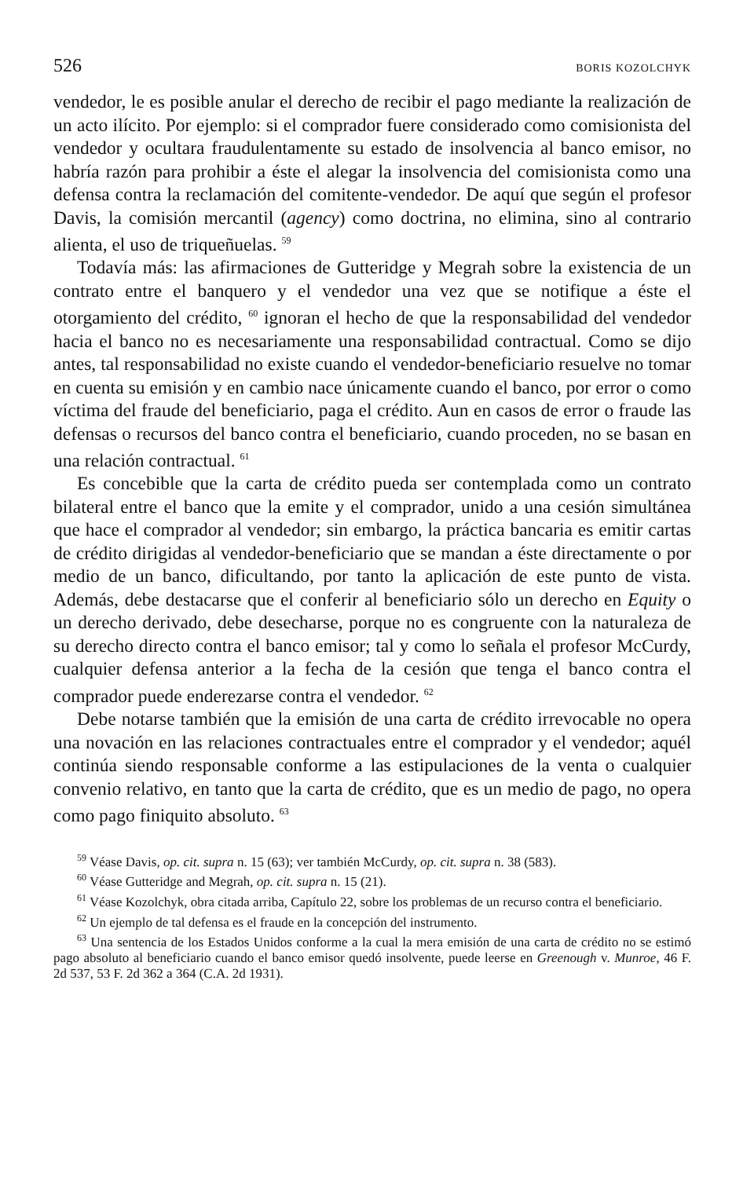526 BORIS KOZOLCHYK
vendedor, le es posible anular el derecho de recibir el pago mediante la realización de un acto ilícito. Por ejemplo: si el comprador fuere considerado como comisionista del vendedor y ocultara fraudulentamente su estado de insolvencia al banco emisor, no habría razón para prohibir a éste el alegar la insolvencia del comisionista como una defensa contra la reclamación del comitente-vendedor. De aquí que según el profesor Davis, la comisión mercantil (agency) como doctrina, no elimina, sino al contrario alienta, el uso de triqueñuelas. <sup>59</sup>
Todavía más: las afirmaciones de Gutteridge y Megrah sobre la existencia de un contrato entre el banquero y el vendedor una vez que se notifique a éste el otorgamiento del crédito, <sup>60</sup> ignoran el hecho de que la responsabilidad del vendedor hacia el banco no es necesariamente una responsabilidad contractual. Como se dijo antes, tal responsabilidad no existe cuando el vendedor-beneficiario resuelve no tomar en cuenta su emisión y en cambio nace únicamente cuando el banco, por error o como víctima del fraude del beneficiario, paga el crédito. Aun en casos de error o fraude las defensas o recursos del banco contra el beneficiario, cuando proceden, no se basan en una relación contractual. <sup>61</sup>
Es concebible que la carta de crédito pueda ser contemplada como un contrato bilateral entre el banco que la emite y el comprador, unido a una cesión simultánea que hace el comprador al vendedor; sin embargo, la práctica bancaria es emitir cartas de crédito dirigidas al vendedor-beneficiario que se mandan a éste directamente o por medio de un banco, dificultando, por tanto la aplicación de este punto de vista. Además, debe destacarse que el conferir al beneficiario sólo un derecho en Equity o un derecho derivado, debe desecharse, porque no es congruente con la naturaleza de su derecho directo contra el banco emisor; tal y como lo señala el profesor McCurdy, cualquier defensa anterior a la fecha de la cesión que tenga el banco contra el comprador puede enderezarse contra el vendedor. <sup>62</sup>
Debe notarse también que la emisión de una carta de crédito irrevocable no opera una novación en las relaciones contractuales entre el comprador y el vendedor; aquél continúa siendo responsable conforme a las estipulaciones de la venta o cualquier convenio relativo, en tanto que la carta de crédito, que es un medio de pago, no opera como pago finiquito absoluto. <sup>63</sup>
<sup>59</sup> Véase Davis, op. cit. supra n. 15 (63); ver también McCurdy, op. cit. supra n. 38 (583).
<sup>60</sup> Véase Gutteridge and Megrah, op. cit. supra n. 15 (21).
<sup>61</sup> Véase Kozolchyk, obra citada arriba, Capítulo 22, sobre los problemas de un recurso contra el beneficiario.
<sup>62</sup> Un ejemplo de tal defensa es el fraude en la concepción del instrumento.
<sup>63</sup> Una sentencia de los Estados Unidos conforme a la cual la mera emisión de una carta de crédito no se estimó pago absoluto al beneficiario cuando el banco emisor quedó insolvente, puede leerse en Greenough v. Munroe, 46 F. 2d 537, 53 F. 2d 362 a 364 (C.A. 2d 1931).